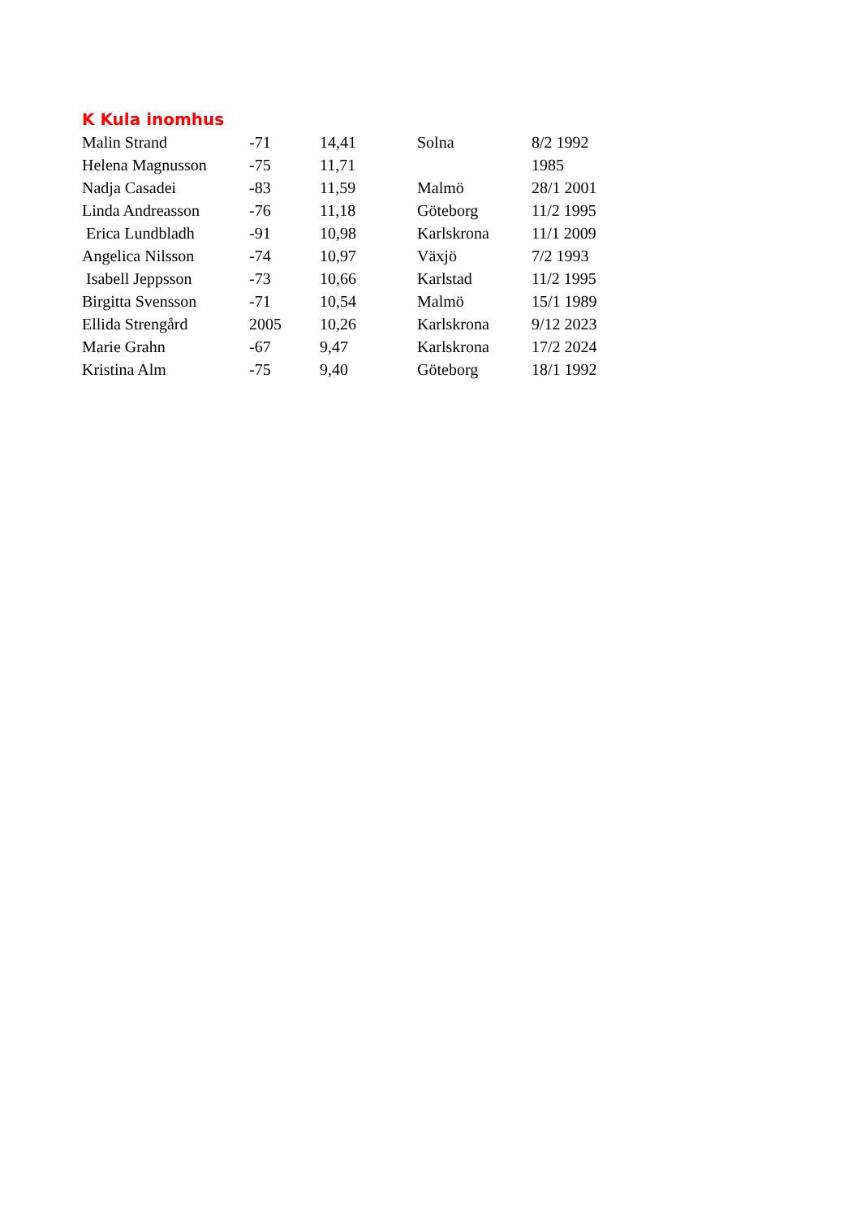K Kula inomhus
| Malin Strand | -71 | 14,41 | Solna | 8/2 1992 |
| Helena Magnusson | -75 | 11,71 | | 1985 |
| Nadja Casadei | -83 | 11,59 | Malmö | 28/1 2001 |
| Linda Andreasson | -76 | 11,18 | Göteborg | 11/2 1995 |
| Erica Lundbladh | -91 | 10,98 | Karlskrona | 11/1 2009 |
| Angelica Nilsson | -74 | 10,97 | Växjö | 7/2 1993 |
| Isabell Jeppsson | -73 | 10,66 | Karlstad | 11/2 1995 |
| Birgitta Svensson | -71 | 10,54 | Malmö | 15/1 1989 |
| Ellida Strengård | 2005 | 10,26 | Karlskrona | 9/12 2023 |
| Marie Grahn | -67 | 9,47 | Karlskrona | 17/2 2024 |
| Kristina Alm | -75 | 9,40 | Göteborg | 18/1 1992 |